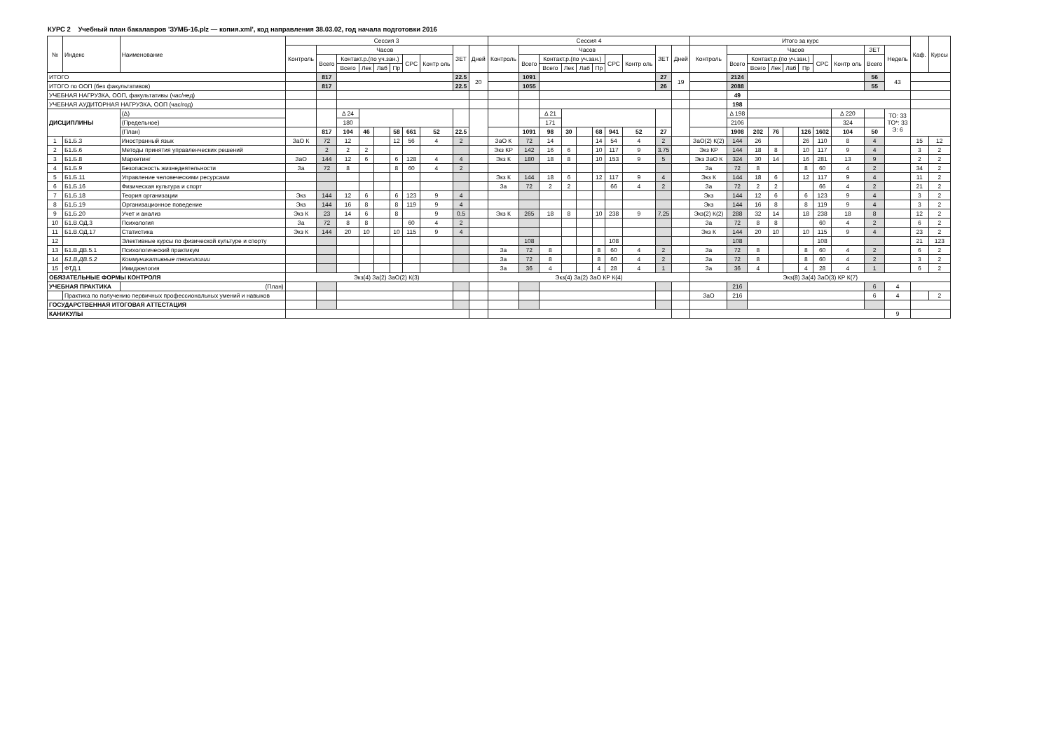КУРС 2 Учебный план бакалавров 'ЗУМБ-16.plz — копия.xml', код направления 38.03.02, год начала подготовки 2016
| № | Индекс | Наименование | Сессия 3 | | | | | | | | | | Сессия 4 | | | | | | | | | | Итого за курс | | | | | | | | | | Каф. | Курсы |
| --- | --- | --- | --- | --- | --- | --- | --- | --- | --- | --- | --- | --- | --- | --- | --- | --- | --- | --- | --- | --- | --- | --- | --- | --- | --- | --- | --- | --- | --- | --- | --- | --- | --- | --- |
| | | | Контроль | Часов | | | | | | | ЗЕТ | Дней | Контроль | Часов | | | | | | | ЗЕТ | Дней | Контроль | Часов | | | | | | | ЗЕТ | Недель | | |
| | | | | Всего | Контакт.р.(по уч.зан.) | | | | СРС | Контр оль | | | | Всего | Контакт.р.(по уч.зан.) | | | | СРС | Контр оль | | | | Всего | Контакт.р.(по уч.зан.) | | | | СРС | Контр оль | Всего | | | |
| | | | | | Всего | Лек | Лаб | Пр | | | | | | | Всего | Лек | Лаб | Пр | | | | | | | Всего | Лек | Лаб | Пр | | | | | | |
| ИТОГО | | | | 817 | | | | | | | 22.5 | 20 | | 1091 | | | | | | | 27 | 19 | | 2124 | | | | | | | 56 | 43 | | |
| ИТОГО по ООП (без факультативов) | | | | 817 | | | | | | | 22.5 | | | 1055 | | | | | | | 26 | | | 2088 | | | | | | | 55 | | | |
| УЧЕБНАЯ НАГРУЗКА, ООП, факультативы (час/нед) | | | | | | | | | | | | | | | | | | | | | | | | 49 | | | | | | | | | | |
| УЧЕБНАЯ АУДИТОРНАЯ НАГРУЗКА, ООП (час/год) | | | | | | | | | | | | | | | | | | | | | | | | 198 | | | | | | | | | | |
| ДИСЦИПЛИНЫ | | (Δ) | | | Δ 24 | | | | | | | | | | Δ 21 | | | | | | | | | Δ 198 | | | | | | Δ 220 | | ТО: 33 ТО*: 33 Э: 6 | | |
| | | (Предельное) | | | 180 | | | | | | | | | | 171 | | | | | | | | | 2106 | | | | | | 324 | | | | |
| | | (План) | | 817 | 104 | 46 | | 58 | 661 | 52 | 22.5 | | | 1091 | 98 | 30 | | 68 | 941 | 52 | 27 | | | 1908 | 202 | 76 | | 126 | 1602 | 104 | 50 | | | |
| 1 | Б1.Б.3 | Иностранный язык | ЗаО К | 72 | 12 | | | 12 | 56 | 4 | 2 | | ЗаО К | 72 | 14 | | | 14 | 54 | 4 | 2 | | ЗаО(2) К(2) | 144 | 26 | | | 26 | 110 | 8 | 4 | | 15 | 12 |
| 2 | Б1.Б.6 | Методы принятия управленческих решений | | 2 | 2 | 2 | | | | | | | Экз КР | 142 | 16 | 6 | | 10 | 117 | 9 | 3.75 | | Экз КР | 144 | 18 | 8 | | 10 | 117 | 9 | 4 | | 3 | 2 |
| 3 | Б1.Б.8 | Маркетинг | ЗаО | 144 | 12 | 6 | | 6 | 128 | 4 | 4 | | Экз К | 180 | 18 | 8 | | 10 | 153 | 9 | 5 | | Экз ЗаО К | 324 | 30 | 14 | | 16 | 281 | 13 | 9 | | 2 | 2 |
| 4 | Б1.Б.9 | Безопасность жизнедеятельности | За | 72 | 8 | | | 8 | 60 | 4 | 2 | | | | | | | | | | | | За | 72 | 8 | | | 8 | 60 | 4 | 2 | | 34 | 2 |
| 5 | Б1.Б.11 | Управление человеческими ресурсами | | | | | | | | | | | Экз К | 144 | 18 | 6 | | 12 | 117 | 9 | 4 | | Экз К | 144 | 18 | 6 | | 12 | 117 | 9 | 4 | | 11 | 2 |
| 6 | Б1.Б.16 | Физическая культура и спорт | | | | | | | | | | | За | 72 | 2 | 2 | | | 66 | 4 | 2 | | За | 72 | 2 | 2 | | | 66 | 4 | 2 | | 21 | 2 |
| 7 | Б1.Б.18 | Теория организации | Экз | 144 | 12 | 6 | | 6 | 123 | 9 | 4 | | | | | | | | | | | | Экз | 144 | 12 | 6 | | 6 | 123 | 9 | 4 | | 3 | 2 |
| 8 | Б1.Б.19 | Организационное поведение | Экз | 144 | 16 | 8 | | 8 | 119 | 9 | 4 | | | | | | | | | | | | Экз | 144 | 16 | 8 | | 8 | 119 | 9 | 4 | | 3 | 2 |
| 9 | Б1.Б.20 | Учет и анализ | Экз К | 23 | 14 | 6 | | 8 | | 9 | 0.5 | | Экз К | 265 | 18 | 8 | | 10 | 238 | 9 | 7.25 | | Экз(2) К(2) | 288 | 32 | 14 | | 18 | 238 | 18 | 8 | | 12 | 2 |
| 10 | Б1.В.ОД.3 | Психология | За | 72 | 8 | 8 | | | 60 | 4 | 2 | | | | | | | | | | | | За | 72 | 8 | 8 | | | 60 | 4 | 2 | | 6 | 2 |
| 11 | Б1.В.ОД.17 | Статистика | Экз К | 144 | 20 | 10 | | 10 | 115 | 9 | 4 | | | | | | | | | | | | Экз К | 144 | 20 | 10 | | 10 | 115 | 9 | 4 | | 23 | 2 |
| 12 | | Элективные курсы по физической культуре и спорту | | | | | | | | | | | | 108 | | | | | 108 | | | | | 108 | | | | | 108 | | | | 21 | 123 |
| 13 | Б1.В.ДВ.5.1 | Психологический практикум | | | | | | | | | | | За | 72 | 8 | | | 8 | 60 | 4 | 2 | | За | 72 | 8 | | | 8 | 60 | 4 | 2 | | 6 | 2 |
| 14 | Б1.В.ДВ.5.2 | Коммуникативные технологии | | | | | | | | | | | За | 72 | 8 | | | 8 | 60 | 4 | 2 | | За | 72 | 8 | | | 8 | 60 | 4 | 2 | | 3 | 2 |
| 15 | ФТД.1 | Имиджелогия | | | | | | | | | | | За | 36 | 4 | | | 4 | 28 | 4 | 1 | | За | 36 | 4 | | | 4 | 28 | 4 | 1 | | 6 | 2 |
| ОБЯЗАТЕЛЬНЫЕ ФОРМЫ КОНТРОЛЯ | | | Экз(4) За(2) ЗаО(2) К(3) | | | | | | | | | | Экз(4) За(2) ЗаО КР К(4) | | | | | | | | | | Экз(8) За(4) ЗаО(3) КР К(7) | | | | | | | | | | | |
| УЧЕБНАЯ ПРАКТИКА | | (План) | | | | | | | | | | | | | | | | | | | | | | 216 | | | | | | | 6 | 4 | | |
| | Практика по получению первичных профессиональных умений и навыков | | | | | | | | | | | | | | | | | | | | | | ЗаО | 216 | | | | | | | 6 | 4 | | 2 |
| ГОСУДАРСТВЕННАЯ ИТОГОВАЯ АТТЕСТАЦИЯ | | | | | | | | | | | | | | | | | | | | | | | | | | | | | | | | | | |
| КАНИКУЛЫ | | | | | | | | | | | | | | | | | | | | | | | | | | | | | | | | 9 | | |